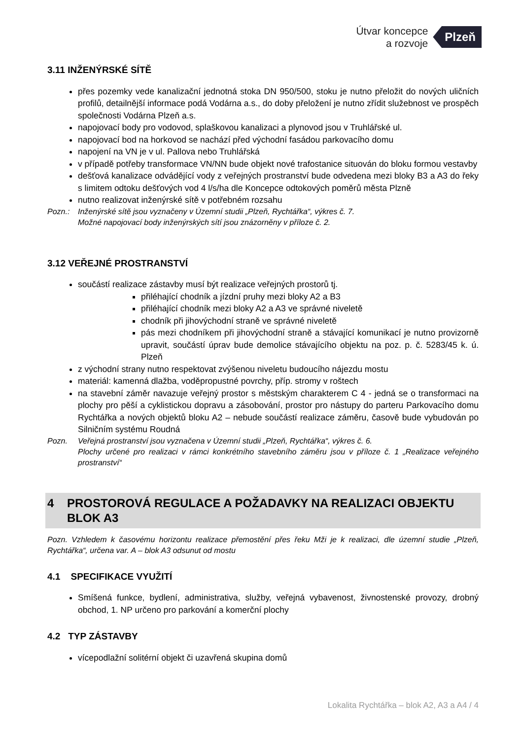Útvar koncepce
a rozvoje
Plzeň
3.11 INŽENÝRSKÉ SÍTĚ
přes pozemky vede kanalizační jednotná stoka DN 950/500, stoku je nutno přeložit do nových uličních profilů, detailnější informace podá Vodárna a.s., do doby přeložení je nutno zřídit služebnost ve prospěch společnosti Vodárna Plzeň a.s.
napojovací body pro vodovod, splaškovou kanalizaci a plynovod jsou v Truhlářské ul.
napojovací bod na horkovod se nachází před východní fasádou parkovacího domu
napojení na VN je v ul. Pallova nebo Truhlářská
v případě potřeby transformace VN/NN bude objekt nové trafostanice situován do bloku formou vestavby
dešťová kanalizace odvádějící vody z veřejných prostranství bude odvedena mezi bloky B3 a A3 do řeky s limitem odtoku dešťových vod 4 l/s/ha dle Koncepce odtokových poměrů města Plzně
nutno realizovat inženýrské sítě v potřebném rozsahu
Pozn.: Inženýrské sítě jsou vyznačeny v Územní studii „Plzeň, Rychtářka“, výkres č. 7.
Možné napojovací body inženýrských sítí jsou znázorněny v příloze č. 2.
3.12 VEŘEJNÉ PROSTRANSTVÍ
součástí realizace zástavby musí být realizace veřejných prostorů tj.
přiléhající chodník a jízdní pruhy mezi bloky A2 a B3
přiléhající chodník mezi bloky A2 a A3 ve správné niveletě
chodník při jihovýchodní straně ve správné niveletě
pás mezi chodníkem při jihovýchodní straně a stávající komunikací je nutno provizorně upravit, součástí úprav bude demolice stávajícího objektu na poz. p. č. 5283/45 k. ú. Plzeň
z východní strany nutno respektovat zvýšenou niveletu budoucího nájezdu mostu
materiál: kamenná dlažba, voděpropustné povrchy, příp. stromy v roštech
na stavební záměr navazuje veřejný prostor s městským charakterem C 4 - jedná se o transformaci na plochy pro pěší a cyklistickou dopravu a zásobování, prostor pro nástupy do parteru Parkovacího domu Rychtářka a nových objektů bloku A2 – nebude součástí realizace záměru, časově bude vybudován po Silničním systému Roudná
Pozn. Veřejná prostranství jsou vyznačena v Územní studii „Plzeň, Rychtářka“, výkres č. 6.
Plochy určené pro realizaci v rámci konkrétního stavebního záměru jsou v příloze č. 1 „Realizace veřejného prostranství“
4 PROSTOROVÁ REGULACE A POŽADAVKY NA REALIZACI OBJEKTU BLOK A3
Pozn. Vzhledem k časovému horizontu realizace přemostění přes řeku Mži je k realizaci, dle územní studie „Plzeň, Rychtářka“, určena var. A – blok A3 odsunut od mostu
4.1 SPECIFIKACE VYUŽITÍ
Smíšená funkce, bydlení, administrativa, služby, veřejná vybavenost, živnostenské provozy, drobný obchod, 1. NP určeno pro parkování a komerční plochy
4.2 TYP ZÁSTAVBY
vícepodlažní solitérní objekt či uzavřená skupina domů
Lokalita Rychtářka – blok A2, A3 a A4 / 4